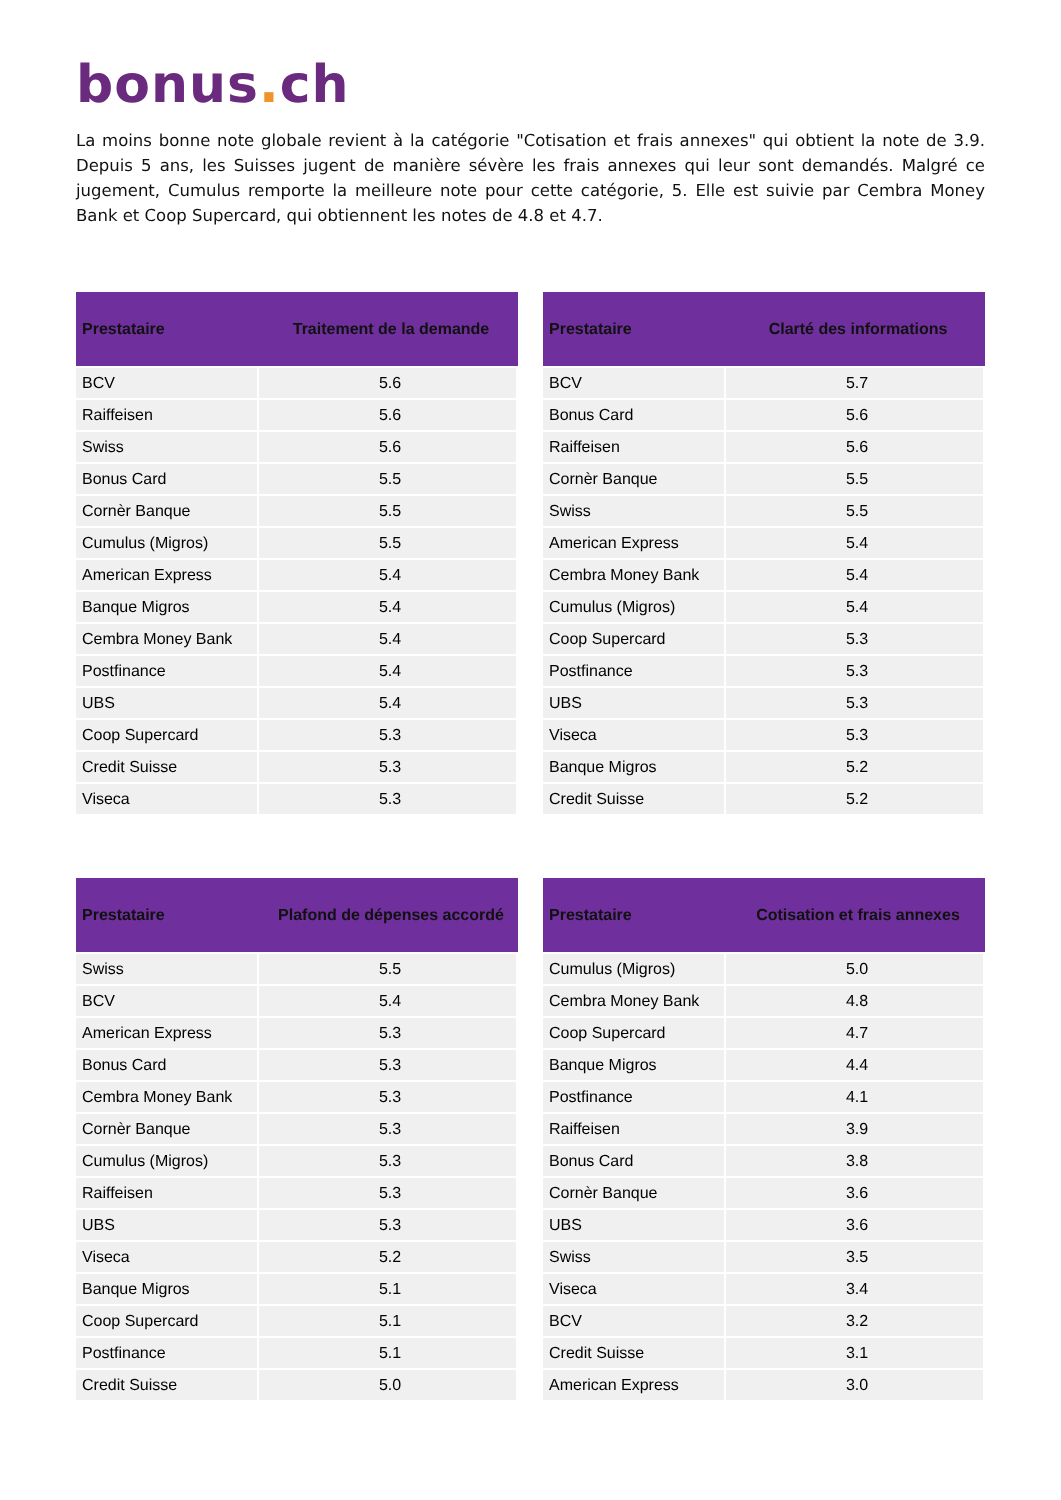bonus. ch
La moins bonne note globale revient à la catégorie "Cotisation et frais annexes" qui obtient la note de 3.9. Depuis 5 ans, les Suisses jugent de manière sévère les frais annexes qui leur sont demandés. Malgré ce jugement, Cumulus remporte la meilleure note pour cette catégorie, 5. Elle est suivie par Cembra Money Bank et Coop Supercard, qui obtiennent les notes de 4.8 et 4.7.
| Prestataire | Traitement de la demande |
| --- | --- |
| BCV | 5.6 |
| Raiffeisen | 5.6 |
| Swiss | 5.6 |
| Bonus Card | 5.5 |
| Cornèr Banque | 5.5 |
| Cumulus (Migros) | 5.5 |
| American Express | 5.4 |
| Banque Migros | 5.4 |
| Cembra Money Bank | 5.4 |
| Postfinance | 5.4 |
| UBS | 5.4 |
| Coop Supercard | 5.3 |
| Credit Suisse | 5.3 |
| Viseca | 5.3 |
| Prestataire | Clarté des informations |
| --- | --- |
| BCV | 5.7 |
| Bonus Card | 5.6 |
| Raiffeisen | 5.6 |
| Cornèr Banque | 5.5 |
| Swiss | 5.5 |
| American Express | 5.4 |
| Cembra Money Bank | 5.4 |
| Cumulus (Migros) | 5.4 |
| Coop Supercard | 5.3 |
| Postfinance | 5.3 |
| UBS | 5.3 |
| Viseca | 5.3 |
| Banque Migros | 5.2 |
| Credit Suisse | 5.2 |
| Prestataire | Plafond de dépenses accordé |
| --- | --- |
| Swiss | 5.5 |
| BCV | 5.4 |
| American Express | 5.3 |
| Bonus Card | 5.3 |
| Cembra Money Bank | 5.3 |
| Cornèr Banque | 5.3 |
| Cumulus (Migros) | 5.3 |
| Raiffeisen | 5.3 |
| UBS | 5.3 |
| Viseca | 5.2 |
| Banque Migros | 5.1 |
| Coop Supercard | 5.1 |
| Postfinance | 5.1 |
| Credit Suisse | 5.0 |
| Prestataire | Cotisation et frais annexes |
| --- | --- |
| Cumulus (Migros) | 5.0 |
| Cembra Money Bank | 4.8 |
| Coop Supercard | 4.7 |
| Banque Migros | 4.4 |
| Postfinance | 4.1 |
| Raiffeisen | 3.9 |
| Bonus Card | 3.8 |
| Cornèr Banque | 3.6 |
| UBS | 3.6 |
| Swiss | 3.5 |
| Viseca | 3.4 |
| BCV | 3.2 |
| Credit Suisse | 3.1 |
| American Express | 3.0 |